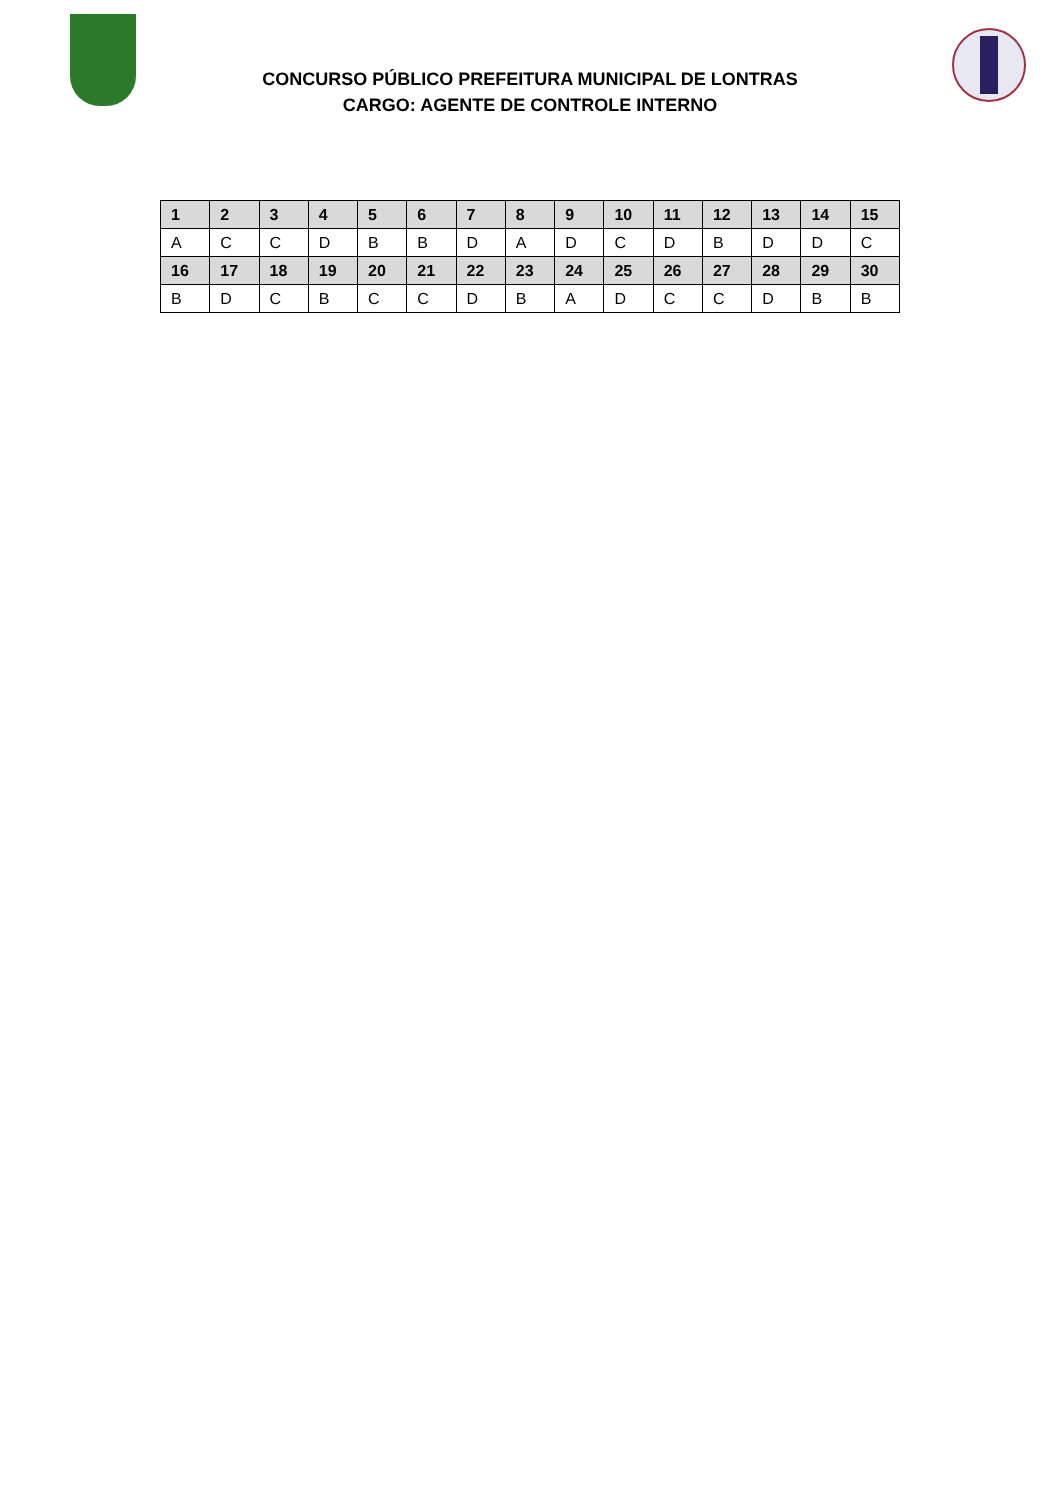CONCURSO PÚBLICO PREFEITURA MUNICIPAL DE LONTRAS
CARGO: AGENTE DE CONTROLE INTERNO
| 1 | 2 | 3 | 4 | 5 | 6 | 7 | 8 | 9 | 10 | 11 | 12 | 13 | 14 | 15 |
| --- | --- | --- | --- | --- | --- | --- | --- | --- | --- | --- | --- | --- | --- | --- |
| A | C | C | D | B | B | D | A | D | C | D | B | D | D | C |
| 16 | 17 | 18 | 19 | 20 | 21 | 22 | 23 | 24 | 25 | 26 | 27 | 28 | 29 | 30 |
| B | D | C | B | C | C | D | B | A | D | C | C | D | B | B |